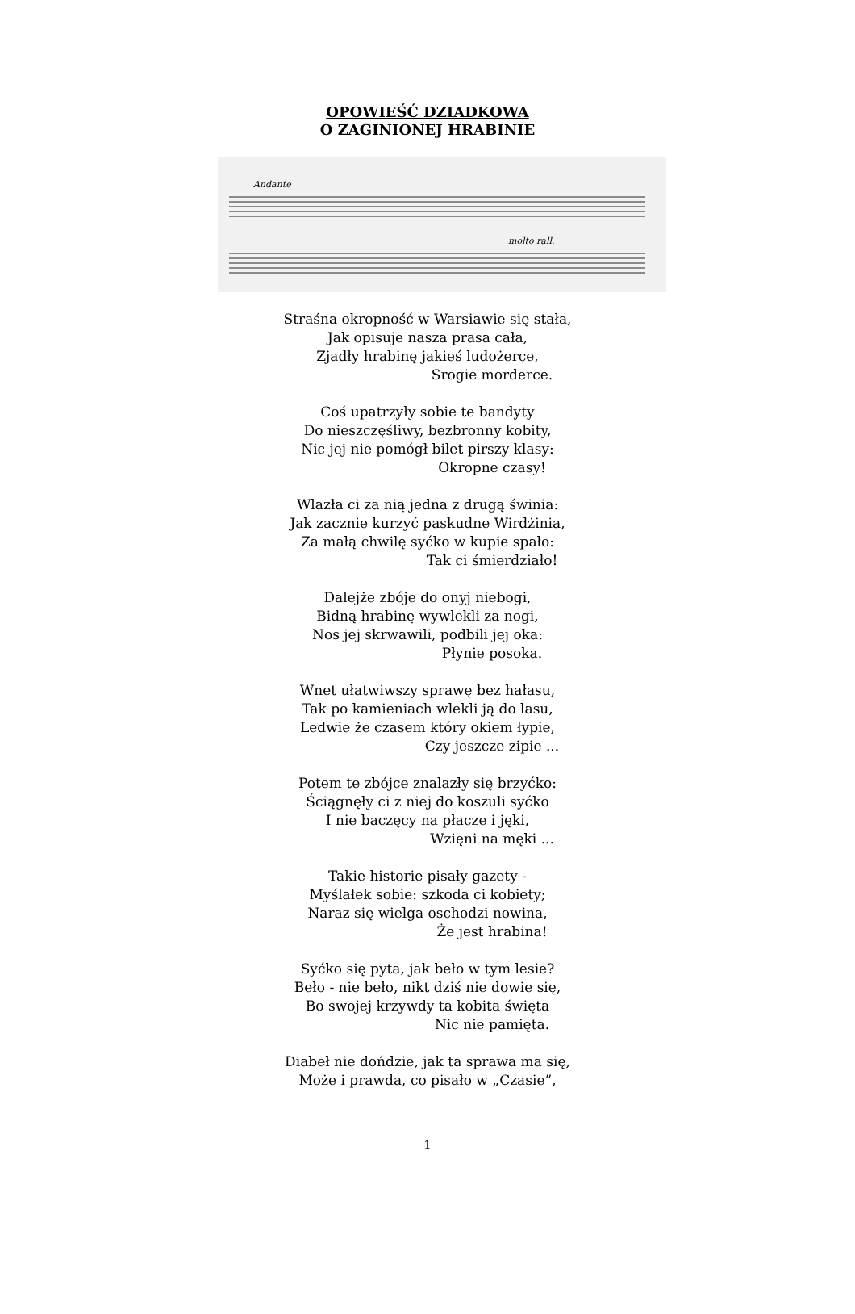OPOWIEŚĆ DZIADKOWA
O ZAGINIONEJ HRABINIE
Andante
molto rall.
Straśna okropność w Warsiawie się stała,
Jak opisuje nasza prasa cała,
Zjadły hrabinę jakieś ludożerce,
Srogie morderce.
Coś upatrzyły sobie te bandyty
Do nieszczęśliwy, bezbronny kobity,
Nic jej nie pomógł bilet pirszy klasy:
Okropne czasy!
Wlazła ci za nią jedna z drugą świnia:
Jak zacznie kurzyć paskudne Wirdżinia,
Za małą chwilę syćko w kupie spało:
Tak ci śmierdziało!
Dalejże zbóje do onyj niebogi,
Bidną hrabinę wywlekli za nogi,
Nos jej skrwawili, podbili jej oka:
Płynie posoka.
Wnet ułatwiwszy sprawę bez hałasu,
Tak po kamieniach wlekli ją do lasu,
Ledwie że czasem który okiem łypie,
Czy jeszcze zipie ...
Potem te zbójce znalazły się brzyćko:
Ściągnęły ci z niej do koszuli syćko
I nie baczęcy na płacze i jęki,
Wzięni na męki ...
Takie historie pisały gazety -
Myślałek sobie: szkoda ci kobiety;
Naraz się wielga oschodzi nowina,
Że jest hrabina!
Syćko się pyta, jak beło w tym lesie?
Beło - nie beło, nikt dziś nie dowie się,
Bo swojej krzywdy ta kobita święta
Nic nie pamięta.
Diabeł nie dońdzie, jak ta sprawa ma się,
Może i prawda, co pisało w „Czasie”,
1